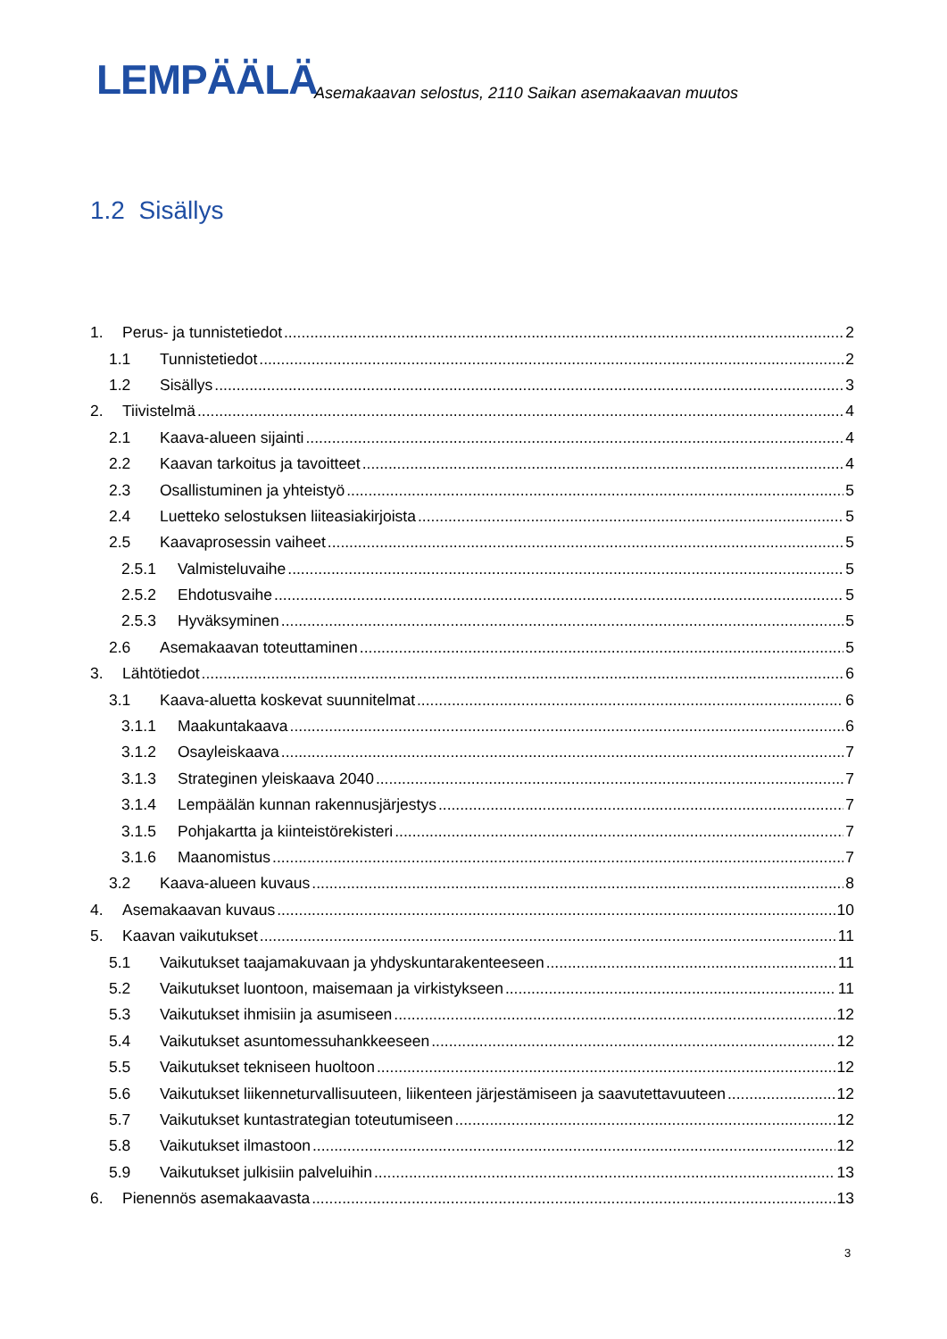LEMPÄÄLÄ
Asemakaavan selostus, 2110 Saikan asemakaavan muutos
1.2 Sisällys
1. Perus- ja tunnistetiedot 2
1.1 Tunnistetiedot 2
1.2 Sisällys 3
2. Tiivistelmä 4
2.1 Kaava-alueen sijainti 4
2.2 Kaavan tarkoitus ja tavoitteet 4
2.3 Osallistuminen ja yhteistyö 5
2.4 Luetteko selostuksen liiteasiakirjoista 5
2.5 Kaavaprosessin vaiheet 5
2.5.1 Valmisteluvaihe 5
2.5.2 Ehdotusvaihe 5
2.5.3 Hyväksyminen 5
2.6 Asemakaavan toteuttaminen 5
3. Lähtötiedot 6
3.1 Kaava-aluetta koskevat suunnitelmat 6
3.1.1 Maakuntakaava 6
3.1.2 Osayleiskaava 7
3.1.3 Strateginen yleiskaava 2040 7
3.1.4 Lempäälän kunnan rakennusjärjestys 7
3.1.5 Pohjakartta ja kiinteistörekisteri 7
3.1.6 Maanomistus 7
3.2 Kaava-alueen kuvaus 8
4. Asemakaavan kuvaus 10
5. Kaavan vaikutukset 11
5.1 Vaikutukset taajamakuvaan ja yhdyskuntarakenteeseen 11
5.2 Vaikutukset luontoon, maisemaan ja virkistykseen 11
5.3 Vaikutukset ihmisiin ja asumiseen 12
5.4 Vaikutukset asuntomessuhankkeeseen 12
5.5 Vaikutukset tekniseen huoltoon 12
5.6 Vaikutukset liikenneturvallisuuteen, liikenteen järjestämiseen ja saavutettavuuteen 12
5.7 Vaikutukset kuntastrategian toteutumiseen 12
5.8 Vaikutukset ilmastoon 12
5.9 Vaikutukset julkisiin palveluihin 13
6. Pienennös asemakaavasta 13
3